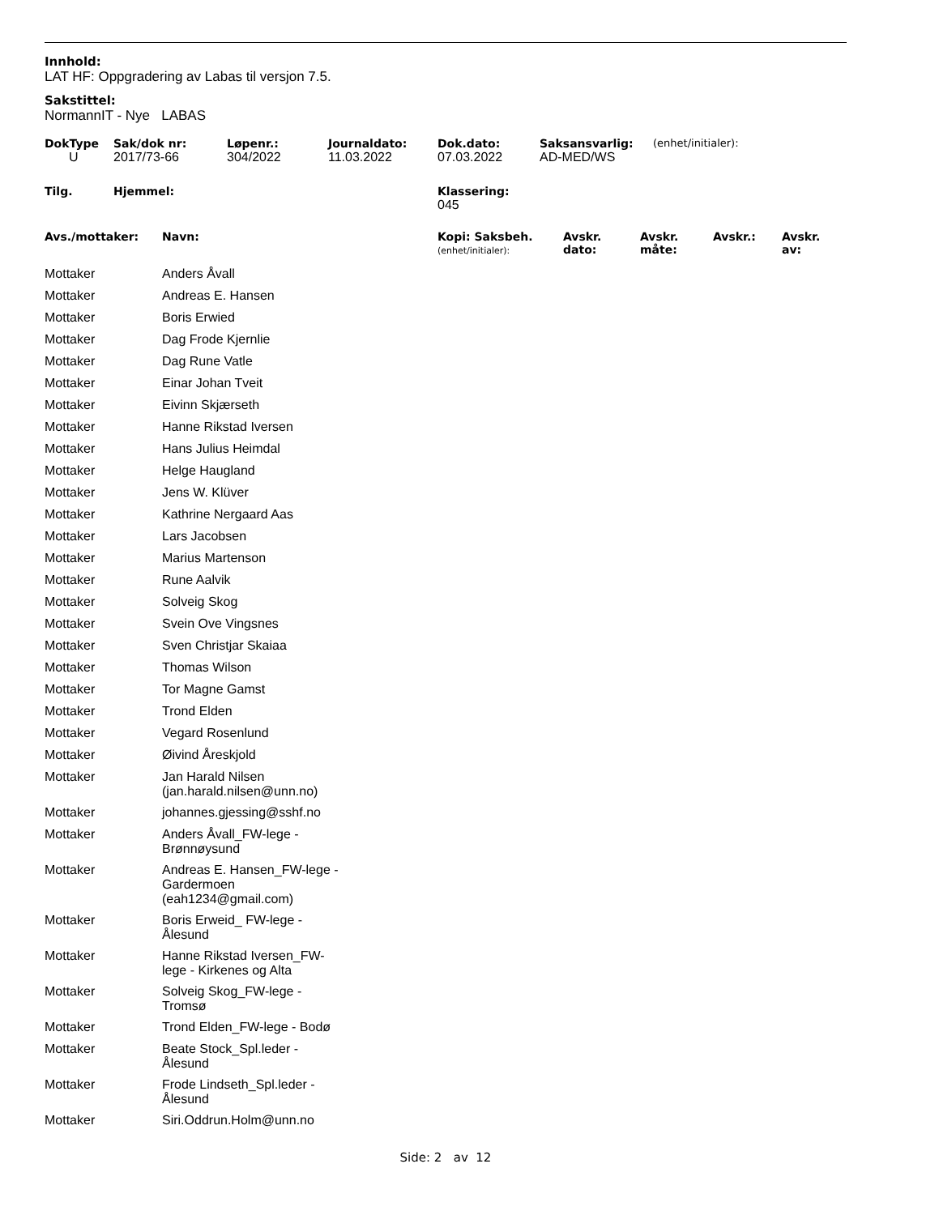Innhold:
LAT HF: Oppgradering av Labas til versjon 7.5.
Sakstittel:
NormannIT - Nye LABAS
| DokType | Sak/dok nr: | Løpenr.: | Journaldato: | Dok.dato: | Saksansvarlig: | (enhet/initialer): |
| U | 2017/73-66 | 304/2022 | 11.03.2022 | 07.03.2022 | AD-MED/WS | |
| Tilg. | Hjemmel: | | | Klassering: | | |
| | | | | 045 | | |
| Avs./mottaker: | Navn: | Kopi: Saksbeh. (enhet/initialer): | Avskr. dato: | Avskr. måte: | Avskr.: | Avskr. av: |
| --- | --- | --- | --- | --- | --- | --- |
| Mottaker | Anders Åvall |
| Mottaker | Andreas E. Hansen |
| Mottaker | Boris Erwied |
| Mottaker | Dag Frode Kjernlie |
| Mottaker | Dag Rune Vatle |
| Mottaker | Einar Johan Tveit |
| Mottaker | Eivinn Skjærseth |
| Mottaker | Hanne Rikstad Iversen |
| Mottaker | Hans Julius Heimdal |
| Mottaker | Helge Haugland |
| Mottaker | Jens W. Klüver |
| Mottaker | Kathrine Nergaard Aas |
| Mottaker | Lars Jacobsen |
| Mottaker | Marius Martenson |
| Mottaker | Rune Aalvik |
| Mottaker | Solveig Skog |
| Mottaker | Svein Ove Vingsnes |
| Mottaker | Sven Christjar Skaiaa |
| Mottaker | Thomas Wilson |
| Mottaker | Tor Magne Gamst |
| Mottaker | Trond Elden |
| Mottaker | Vegard Rosenlund |
| Mottaker | Øivind Åreskjold |
| Mottaker | Jan Harald Nilsen (jan.harald.nilsen@unn.no) |
| Mottaker | johannes.gjessing@sshf.no |
| Mottaker | Anders Åvall_FW-lege - Brønnøysund |
| Mottaker | Andreas E. Hansen_FW-lege - Gardermoen (eah1234@gmail.com) |
| Mottaker | Boris Erweid_ FW-lege - Ålesund |
| Mottaker | Hanne Rikstad Iversen_FW- lege - Kirkenes og Alta |
| Mottaker | Solveig Skog_FW-lege - Tromsø |
| Mottaker | Trond Elden_FW-lege - Bodø |
| Mottaker | Beate Stock_Spl.leder - Ålesund |
| Mottaker | Frode Lindseth_Spl.leder - Ålesund |
| Mottaker | Siri.Oddrun.Holm@unn.no |
Side: 2 av 12